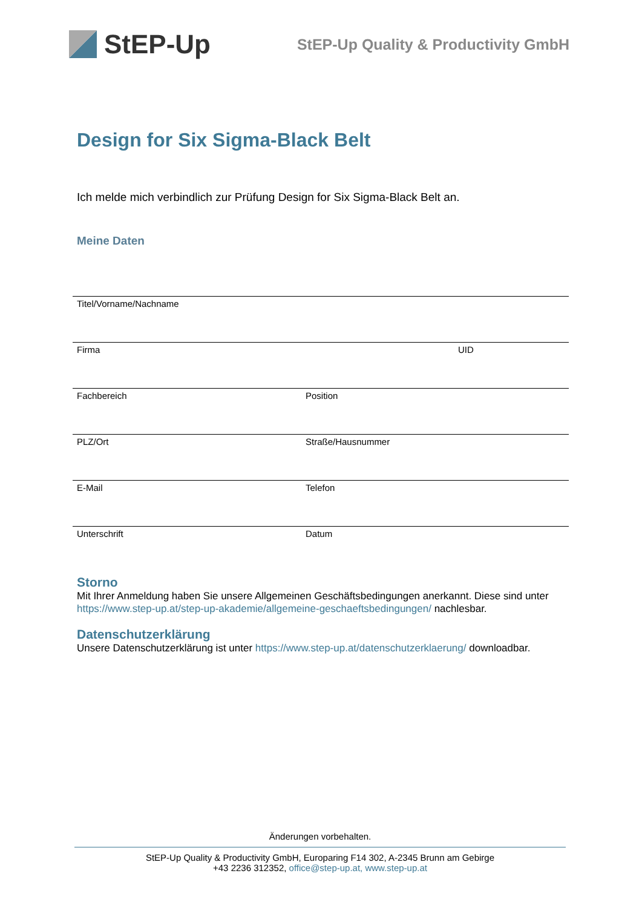StEP-Up
StEP-Up Quality & Productivity GmbH
Design for Six Sigma-Black Belt
Ich melde mich verbindlich zur Prüfung Design for Six Sigma-Black Belt an.
Meine Daten
Titel/Vorname/Nachname
Firma UID
Fachbereich Position
PLZ/Ort Straße/Hausnummer
E-Mail Telefon
Unterschrift Datum
Storno
Mit Ihrer Anmeldung haben Sie unsere Allgemeinen Geschäftsbedingungen anerkannt. Diese sind unter https://www.step-up.at/step-up-akademie/allgemeine-geschaeftsbedingungen/ nachlesbar.
Datenschutzerklärung
Unsere Datenschutzerklärung ist unter https://www.step-up.at/datenschutzerklaerung/ downloadbar.
Änderungen vorbehalten.
StEP-Up Quality & Productivity GmbH, Europaring F14 302, A-2345 Brunn am Gebirge
+43 2236 312352, office@step-up.at, www.step-up.at